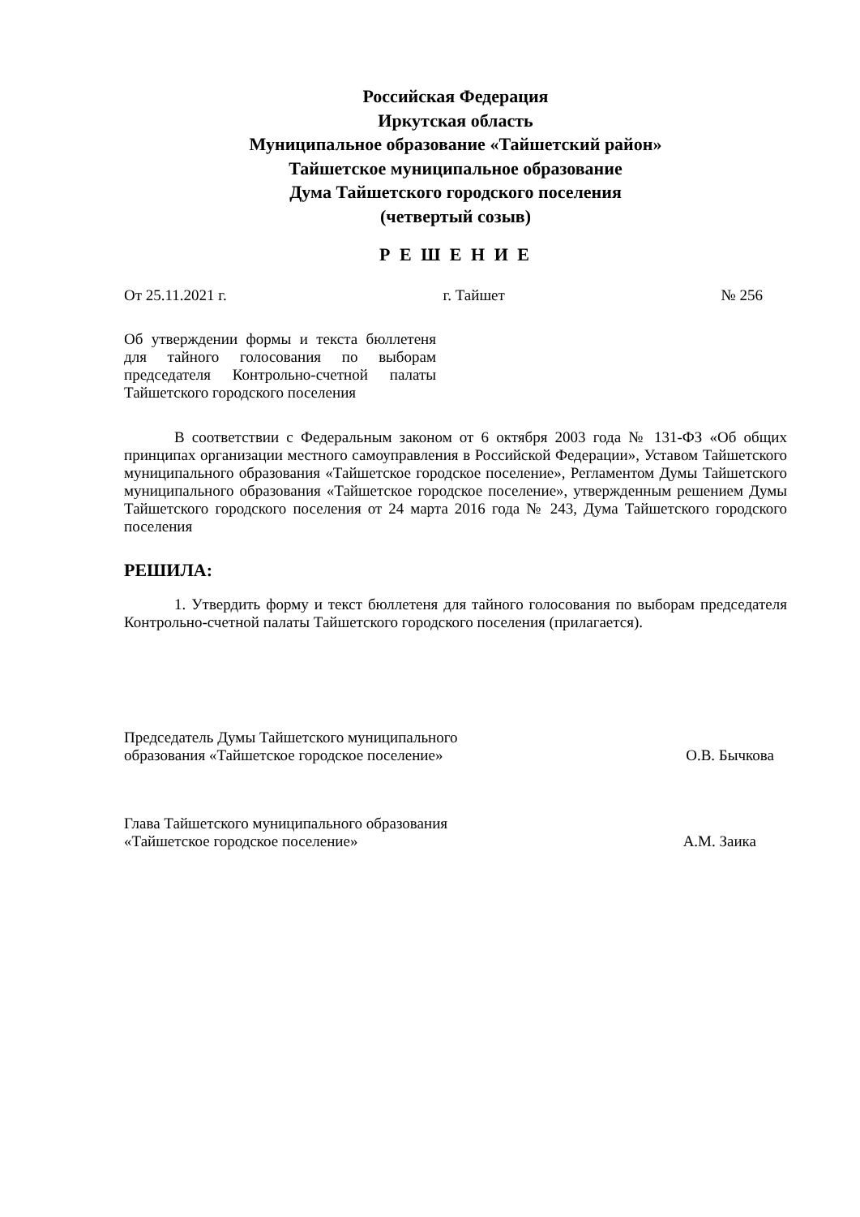Российская Федерация
Иркутская область
Муниципальное образование «Тайшетский район»
Тайшетское муниципальное образование
Дума Тайшетского городского поселения
(четвертый созыв)
Р Е Ш Е Н И Е
От 25.11.2021 г. г. Тайшет № 256
Об утверждении формы и текста бюллетеня для тайного голосования по выборам председателя Контрольно-счетной палаты Тайшетского городского поселения
В соответствии с Федеральным законом от 6 октября 2003 года № 131-ФЗ «Об общих принципах организации местного самоуправления в Российской Федерации», Уставом Тайшетского муниципального образования «Тайшетское городское поселение», Регламентом Думы Тайшетского муниципального образования «Тайшетское городское поселение», утвержденным решением Думы Тайшетского городского поселения от 24 марта 2016 года № 243, Дума Тайшетского городского поселения
РЕШИЛА:
1. Утвердить форму и текст бюллетеня для тайного голосования по выборам председателя Контрольно-счетной палаты Тайшетского городского поселения (прилагается).
Председатель Думы Тайшетского муниципального
образования «Тайшетское городское поселение» О.В. Бычкова
Глава Тайшетского муниципального образования
«Тайшетское городское поселение» А.М. Заика